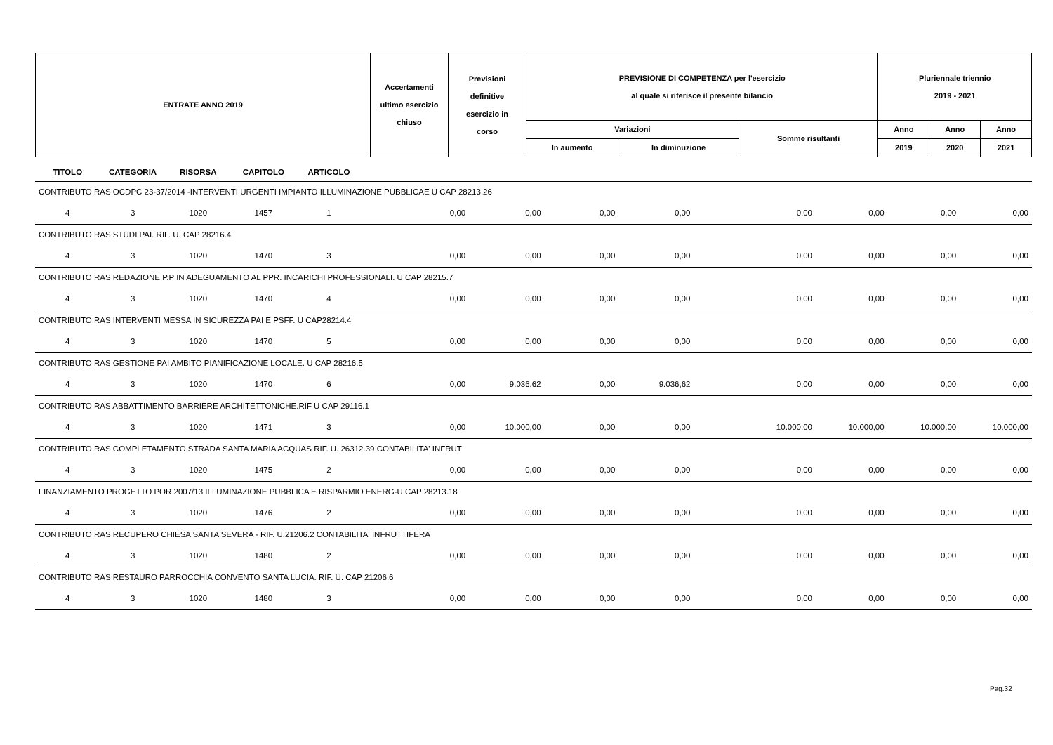| ENTRATE ANNO 2019 | Accertamenti ultimo esercizio chiuso | Previsioni definitive esercizio in corso | PREVISIONE DI COMPETENZA per l'esercizio al quale si riferisce il presente bilancio | | | Pluriennale triennio 2019 - 2021 | | |
| | | | Variazioni | | Somme risultanti | Anno | Anno | Anno |
| | | | In aumento | In diminuzione | | 2019 | 2020 | 2021 |
| TITOLO | CATEGORIA | RISORSA | CAPITOLO | ARTICOLO | | | | | | | | |
| --- | --- | --- | --- | --- | --- | --- | --- | --- | --- | --- | --- | --- |
| CONTRIBUTO RAS OCDPC 23-37/2014 -INTERVENTI URGENTI IMPIANTO ILLUMINAZIONE PUBBLICAE U CAP 28213.26 | | | | | | | | | | | | |
| 4 | 3 | 1020 | 1457 | 1 | 0,00 | 0,00 | 0,00 | 0,00 | 0,00 | 0,00 | 0,00 | 0,00 |
| CONTRIBUTO RAS STUDI PAI. RIF. U. CAP 28216.4 | | | | | | | | | | | | |
| 4 | 3 | 1020 | 1470 | 3 | 0,00 | 0,00 | 0,00 | 0,00 | 0,00 | 0,00 | 0,00 | 0,00 |
| CONTRIBUTO RAS REDAZIONE P.P IN ADEGUAMENTO AL PPR. INCARICHI PROFESSIONALI. U CAP 28215.7 | | | | | | | | | | | | |
| 4 | 3 | 1020 | 1470 | 4 | 0,00 | 0,00 | 0,00 | 0,00 | 0,00 | 0,00 | 0,00 | 0,00 |
| CONTRIBUTO RAS INTERVENTI MESSA IN SICUREZZA PAI E PSFF. U CAP28214.4 | | | | | | | | | | | | |
| 4 | 3 | 1020 | 1470 | 5 | 0,00 | 0,00 | 0,00 | 0,00 | 0,00 | 0,00 | 0,00 | 0,00 |
| CONTRIBUTO RAS GESTIONE PAI AMBITO PIANIFICAZIONE LOCALE. U CAP 28216.5 | | | | | | | | | | | | |
| 4 | 3 | 1020 | 1470 | 6 | 0,00 | 9.036,62 | 0,00 | 9.036,62 | 0,00 | 0,00 | 0,00 | 0,00 |
| CONTRIBUTO RAS ABBATTIMENTO BARRIERE ARCHITETTONICHE.RIF U CAP 29116.1 | | | | | | | | | | | | |
| 4 | 3 | 1020 | 1471 | 3 | 0,00 | 10.000,00 | 0,00 | 0,00 | 10.000,00 | 10.000,00 | 10.000,00 | 10.000,00 |
| CONTRIBUTO RAS COMPLETAMENTO STRADA SANTA MARIA ACQUAS RIF. U. 26312.39 CONTABILITA' INFRUT | | | | | | | | | | | | |
| 4 | 3 | 1020 | 1475 | 2 | 0,00 | 0,00 | 0,00 | 0,00 | 0,00 | 0,00 | 0,00 | 0,00 |
| FINANZIAMENTO PROGETTO POR 2007/13 ILLUMINAZIONE PUBBLICA E RISPARMIO ENERG-U CAP 28213.18 | | | | | | | | | | | | |
| 4 | 3 | 1020 | 1476 | 2 | 0,00 | 0,00 | 0,00 | 0,00 | 0,00 | 0,00 | 0,00 | 0,00 |
| CONTRIBUTO RAS RECUPERO CHIESA SANTA SEVERA - RIF. U.21206.2 CONTABILITA' INFRUTTIFERA | | | | | | | | | | | | |
| 4 | 3 | 1020 | 1480 | 2 | 0,00 | 0,00 | 0,00 | 0,00 | 0,00 | 0,00 | 0,00 | 0,00 |
| CONTRIBUTO RAS RESTAURO PARROCCHIA CONVENTO SANTA LUCIA. RIF. U. CAP 21206.6 | | | | | | | | | | | | |
| 4 | 3 | 1020 | 1480 | 3 | 0,00 | 0,00 | 0,00 | 0,00 | 0,00 | 0,00 | 0,00 | 0,00 |
Pag.32